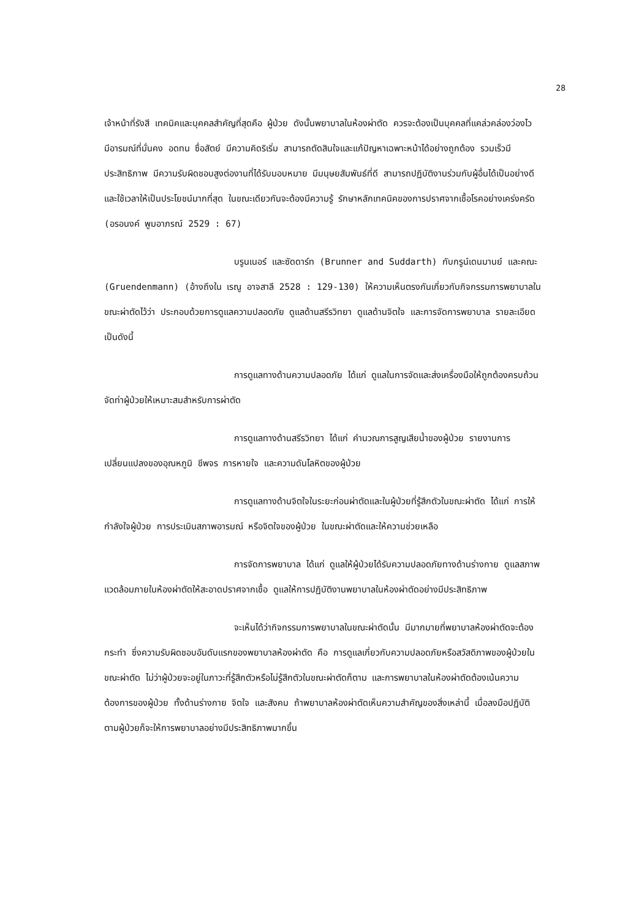28
เจ้าหน้าที่รังสี เทคนิคและบุคคลสำคัญที่สุดคือ ผู้ป่วย ดังนั้นพยาบาลในห้องผ่าตัด ควรจะต้องเป็นบุคคลที่แคล่วคล่องว่องไว มีอารมณ์ที่มั่นคง อดทน ซื่อสัตย์ มีความคิดริเริ่ม สามารถตัดสินใจและแก้ปัญหาเฉพาะหน้าได้อย่างถูกต้อง รวมเร็วมีประสิทธิภาพ มีความรับผิดชอบสูงต่องานที่ได้รับมอบหมาย มีมนุษยสัมพันธ์ที่ดี สามารถปฏิบัติงานร่วมกับผู้อื่นได้เป็นอย่างดีและใช้เวลาให้เป็นประโยชน์มากที่สุด ในขณะเดียวกันจะต้องมีความรู้ รักษาหลักเทคนิคของการปราศจากเชื้อโรคอย่างเคร่งครัด (อรอนงค์ พูมอาภรณ์ 2529 : 67)
บรูนเนอร์ และซัดดาร์ท (Brunner and Suddarth) กับกรูน์เดนมานย์ และคณะ (Gruendenmann) (อ้างถึงใน เรณู อาจสาลี 2528 : 129-130) ให้ความเห็นตรงกันเกี่ยวกับกิจกรรมการพยาบาลในขณะผ่าตัดไว้ว่า ประกอบด้วยการดูแลความปลอดภัย ดูแลด้านสรีรวิทยา ดูแลด้านจิตใจ และการจัดการพยาบาล รายละเอียดเป็นดังนี้
การดูแลทางด้านความปลอดภัย ได้แก่ ดูแลในการจัดและส่งเครื่องมือให้ถูกต้องครบถ้วน จัดท่าผู้ป่วยให้เหมาะสมสำหรับการผ่าตัด
การดูแลทางด้านสรีรวิทยา ได้แก่ คำนวณการสูญเสียน้ำของผู้ป่วย รายงานการเปลี่ยนแปลงของอุณหภูมิ ชีพจร การหายใจ และความดันโลหิตของผู้ป่วย
การดูแลทางด้านจิตใจในระยะก่อนผ่าตัดและในผู้ป่วยที่รู้สึกตัวในขณะผ่าตัด ได้แก่ การให้กำลังใจผู้ป่วย การประเมินสภาพอารมณ์ หรือจิตใจของผู้ป่วย ในขณะผ่าตัดและให้ความช่วยเหลือ
การจัดการพยาบาล ได้แก่ ดูแลให้ผู้ป่วยได้รับความปลอดภัยทางด้านร่างกาย ดูแลสภาพแวดล้อมภายในห้องผ่าตัดให้สะอาดปราศจากเชื้อ ดูแลให้การปฏิบัติงานพยาบาลในห้องผ่าตัดอย่างมีประสิทธิภาพ
จะเห็นได้ว่ากิจกรรมการพยาบาลในขณะผ่าตัดนั้น มีมากมายที่พยาบาลห้องผ่าตัดจะต้องกระทำ ซึ่งความรับผิดชอบอันดับแรกของพยาบาลห้องผ่าตัด คือ การดูแลเกี่ยวกับความปลอดภัยหรือสวัสดิภาพของผู้ป่วยในขณะผ่าตัด ไม่ว่าผู้ป่วยจะอยู่ในภาวะที่รู้สึกตัวหรือไม่รู้สึกตัวในขณะผ่าตัดก็ตาม และการพยาบาลในห้องผ่าตัดต้องเน้นความต้องการของผู้ป่วย ทั้งด้านร่างกาย จิตใจ และสังคม ถ้าพยาบาลห้องผ่าตัดเห็นความสำคัญของสิ่งเหล่านี้ เมื่อลงมือปฏิบัติตามผู้ป่วยก็จะให้การพยาบาลอย่างมีประสิทธิภาพมากขึ้น